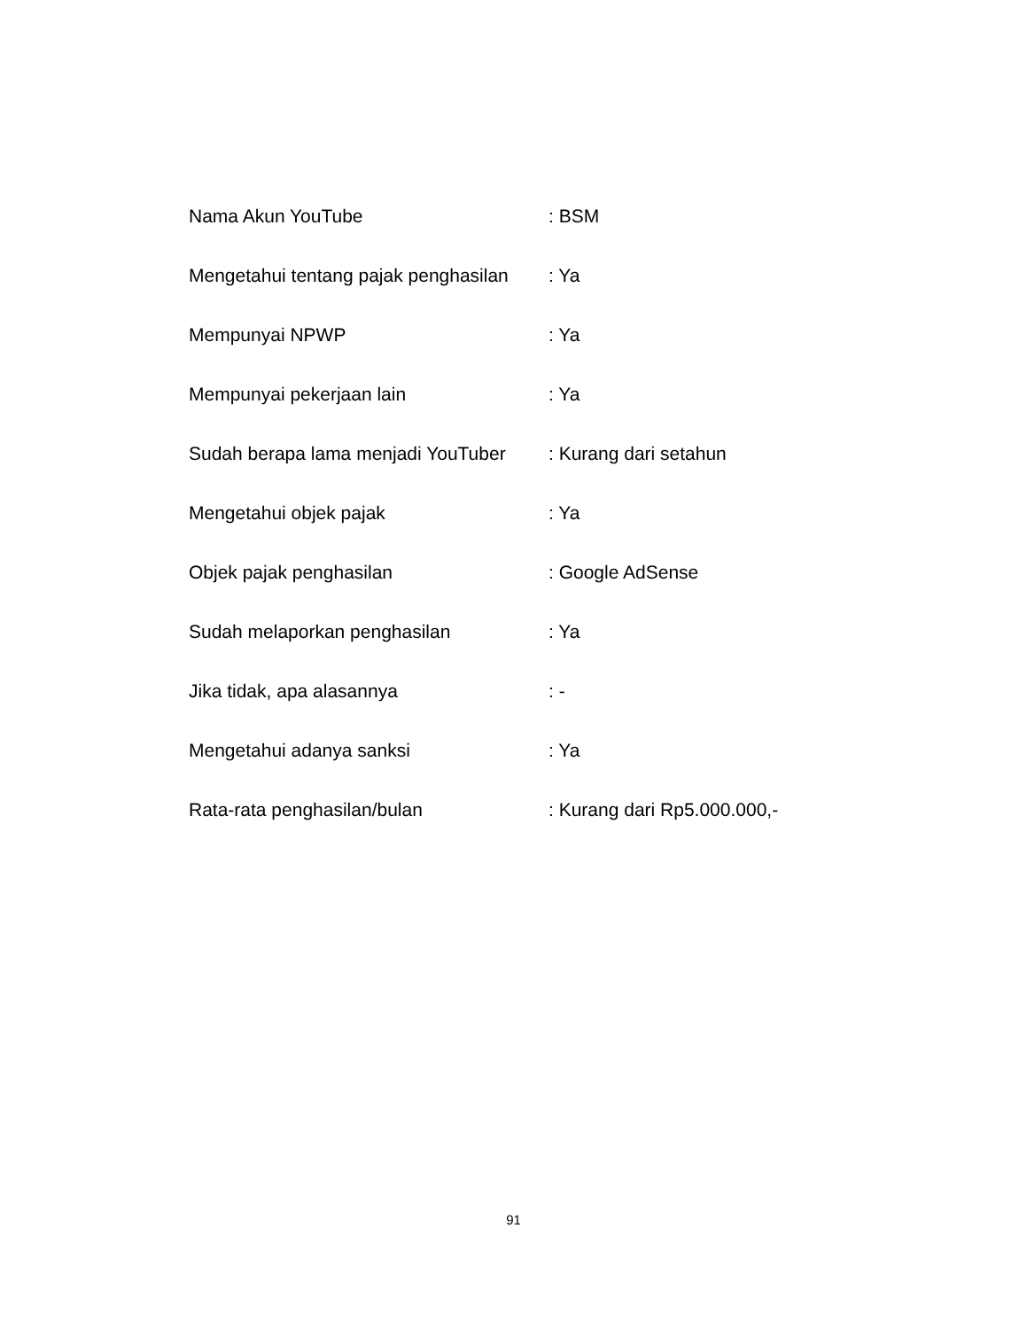Nama Akun YouTube : BSM
Mengetahui tentang pajak penghasilan : Ya
Mempunyai NPWP : Ya
Mempunyai pekerjaan lain : Ya
Sudah berapa lama menjadi YouTuber : Kurang dari setahun
Mengetahui objek pajak : Ya
Objek pajak penghasilan : Google AdSense
Sudah melaporkan penghasilan : Ya
Jika tidak, apa alasannya : -
Mengetahui adanya sanksi : Ya
Rata-rata penghasilan/bulan : Kurang dari Rp5.000.000,-
91